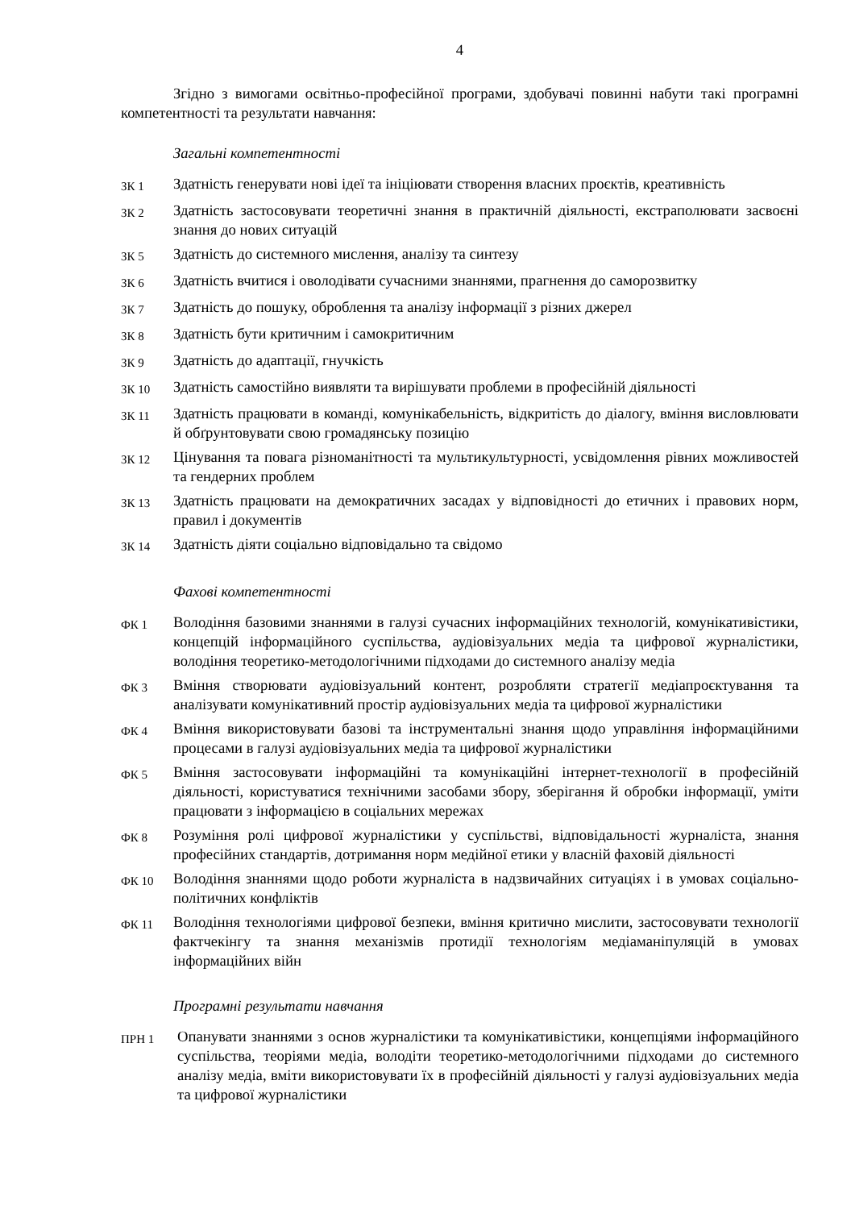4
Згідно з вимогами освітньо-професійної програми, здобувачі повинні набути такі програмні компетентності та результати навчання:
Загальні компетентності
| ЗК 1 | Здатність генерувати нові ідеї та ініціювати створення власних проєктів, креативність |
| ЗК 2 | Здатність застосовувати теоретичні знання в практичній діяльності, екстраполювати засвоєні знання до нових ситуацій |
| ЗК 5 | Здатність до системного мислення, аналізу та синтезу |
| ЗК 6 | Здатність вчитися і оволодівати сучасними знаннями, прагнення до саморозвитку |
| ЗК 7 | Здатність до пошуку, оброблення та аналізу інформації з різних джерел |
| ЗК 8 | Здатність бути критичним і самокритичним |
| ЗК 9 | Здатність до адаптації, гнучкість |
| ЗК 10 | Здатність самостійно виявляти та вирішувати проблеми в професійній діяльності |
| ЗК 11 | Здатність працювати в команді, комунікабельність, відкритість до діалогу, вміння висловлювати й обґрунтовувати свою громадянську позицію |
| ЗК 12 | Цінування та повага різноманітності та мультикультурності, усвідомлення рівних можливостей та гендерних проблем |
| ЗК 13 | Здатність працювати на демократичних засадах у відповідності до етичних і правових норм, правил і документів |
| ЗК 14 | Здатність діяти соціально відповідально та свідомо |
Фахові компетентності
| ФК 1 | Володіння базовими знаннями в галузі сучасних інформаційних технологій, комунікативістики, концепцій інформаційного суспільства, аудіовізуальних медіа та цифрової журналістики, володіння теоретико-методологічними підходами до системного аналізу медіа |
| ФК 3 | Вміння створювати аудіовізуальний контент, розробляти стратегії медіапроєктування та аналізувати комунікативний простір аудіовізуальних медіа та цифрової журналістики |
| ФК 4 | Вміння використовувати базові та інструментальні знання щодо управління інформаційними процесами в галузі аудіовізуальних медіа та цифрової журналістики |
| ФК 5 | Вміння застосовувати інформаційні та комунікаційні інтернет-технології в професійній діяльності, користуватися технічними засобами збору, зберігання й обробки інформації, уміти працювати з інформацією в соціальних мережах |
| ФК 8 | Розуміння ролі цифрової журналістики у суспільстві, відповідальності журналіста, знання професійних стандартів, дотримання норм медійної етики у власній фаховій діяльності |
| ФК 10 | Володіння знаннями щодо роботи журналіста в надзвичайних ситуаціях і в умовах соціально-політичних конфліктів |
| ФК 11 | Володіння технологіями цифрової безпеки, вміння критично мислити, застосовувати технології фактчекінгу та знання механізмів протидії технологіям медіаманіпуляцій в умовах інформаційних війн |
Програмні результати навчання
| ПРН 1 | Опанувати знаннями з основ журналістики та комунікативістики, концепціями інформаційного суспільства, теоріями медіа, володіти теоретико-методологічними підходами до системного аналізу медіа, вміти використовувати їх в професійній діяльності у галузі аудіовізуальних медіа та цифрової журналістики |